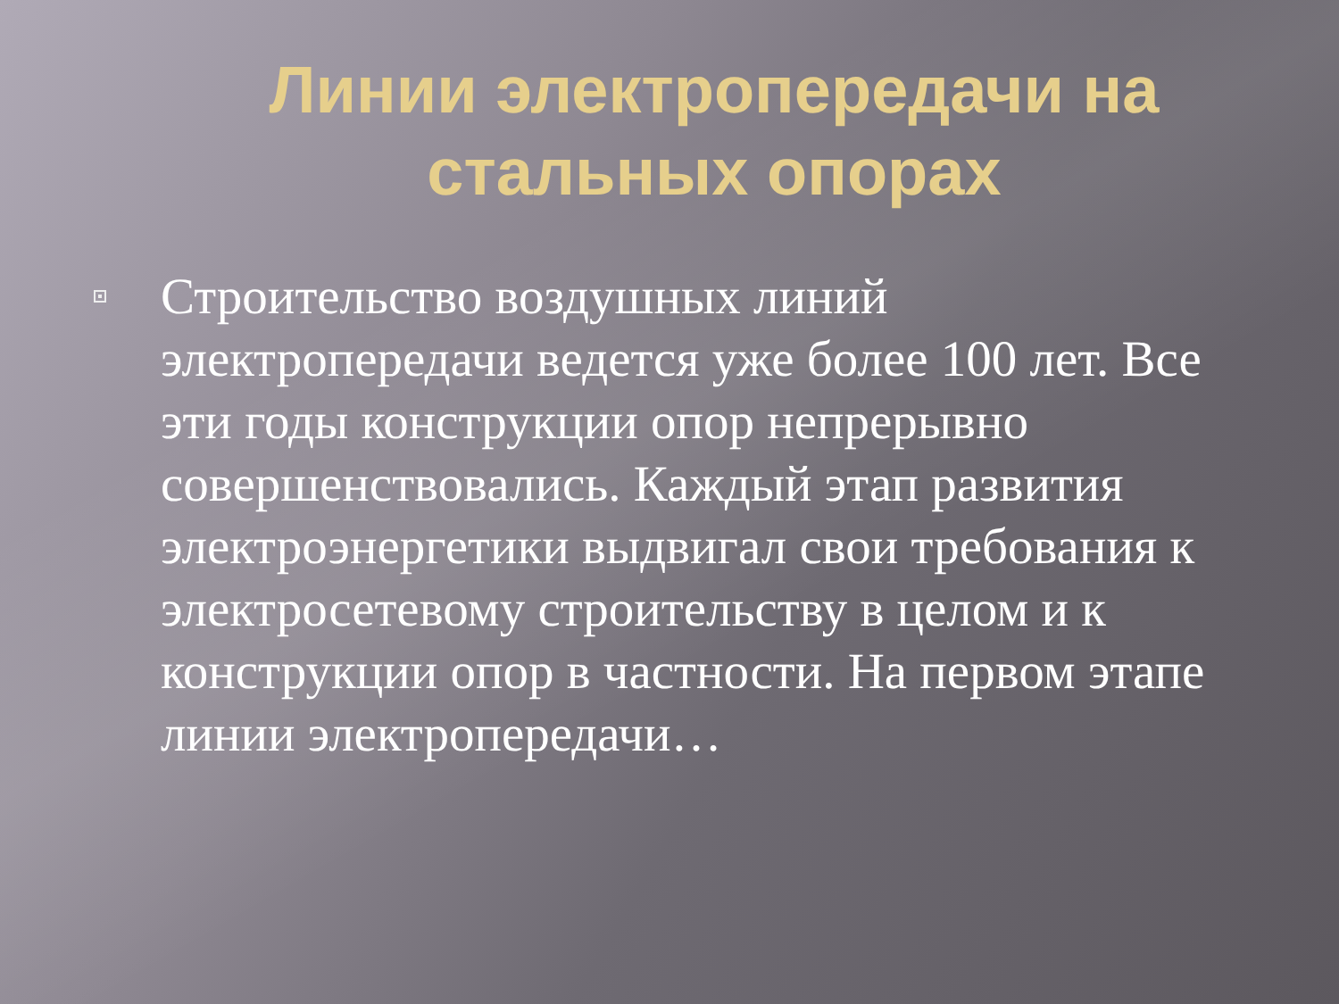Линии электропередачи на стальных опорах
Строительство воздушных линий электропередачи ведется уже более 100 лет. Все эти годы конструкции опор непрерывно совершенствовались. Каждый этап развития электроэнергетики выдвигал свои требования к электросетевому строительству в целом и к конструкции опор в частности. На первом этапе линии электропередачи…